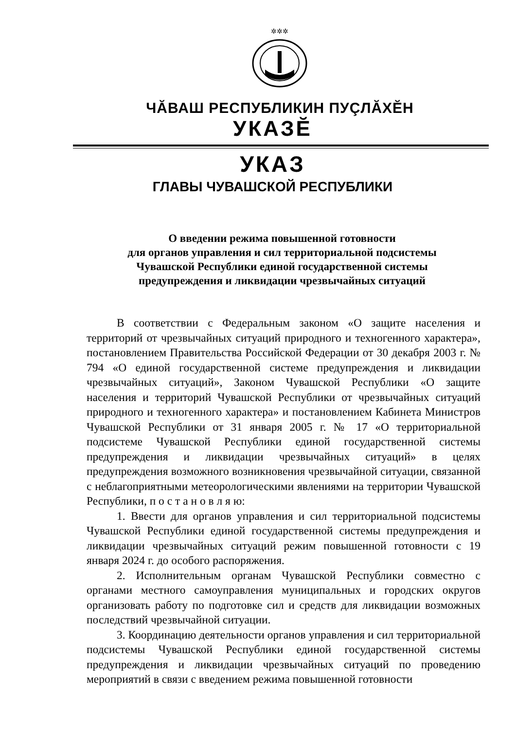✲✲✲
ЧĂВАШ РЕСПУБЛИКИН ПУÇЛĂХĔН
УКАЗĔ
УКАЗ
ГЛАВЫ ЧУВАШСКОЙ РЕСПУБЛИКИ
О введении режима повышенной готовности
для органов управления и сил территориальной подсистемы
Чувашской Республики единой государственной системы
предупреждения и ликвидации чрезвычайных ситуаций
В соответствии с Федеральным законом «О защите населения и территорий от чрезвычайных ситуаций природного и техногенного характера», постановлением Правительства Российской Федерации от 30 декабря 2003 г. № 794 «О единой государственной системе предупреждения и ликвидации чрезвычайных ситуаций», Законом Чувашской Республики «О защите населения и территорий Чувашской Республики от чрезвычайных ситуаций природного и техногенного характера» и постановлением Кабинета Министров Чувашской Республики от 31 января 2005 г. № 17 «О территориальной подсистеме Чувашской Республики единой государственной системы предупреждения и ликвидации чрезвычайных ситуаций» в целях предупреждения возможного возникновения чрезвычайной ситуации, связанной с неблагоприятными метеорологическими явлениями на территории Чувашской Республики, п о с т а н о в л я ю:
1. Ввести для органов управления и сил территориальной подсистемы Чувашской Республики единой государственной системы предупреждения и ликвидации чрезвычайных ситуаций режим повышенной готовности с 19 января 2024 г. до особого распоряжения.
2. Исполнительным органам Чувашской Республики совместно с органами местного самоуправления муниципальных и городских округов организовать работу по подготовке сил и средств для ликвидации возможных последствий чрезвычайной ситуации.
3. Координацию деятельности органов управления и сил территориальной подсистемы Чувашской Республики единой государственной системы предупреждения и ликвидации чрезвычайных ситуаций по проведению мероприятий в связи с введением режима повышенной готовности